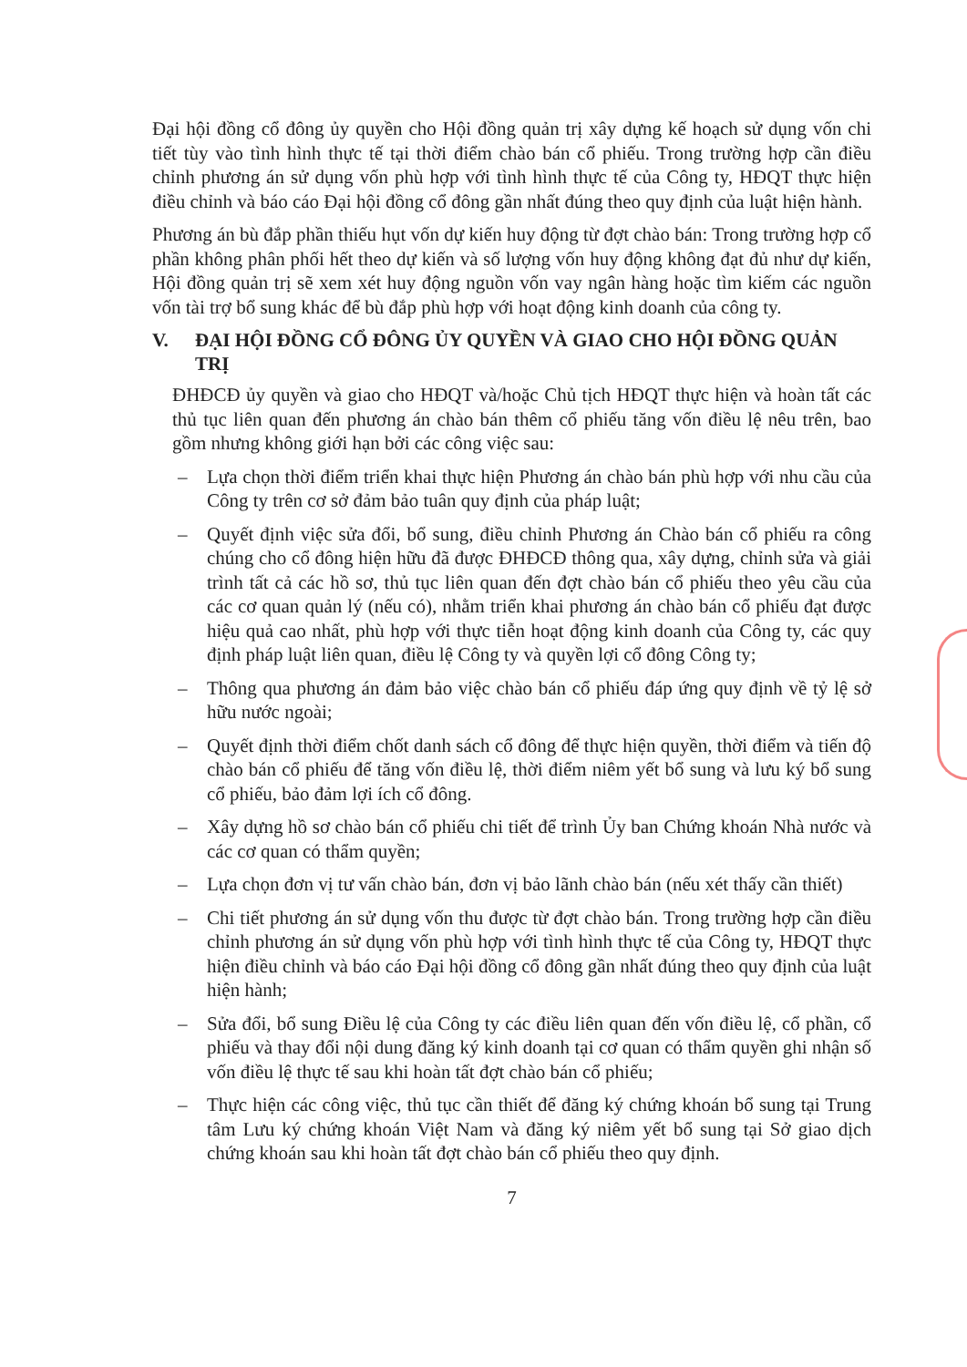Đại hội đồng cổ đông ủy quyền cho Hội đồng quản trị xây dựng kế hoạch sử dụng vốn chi tiết tùy vào tình hình thực tế tại thời điểm chào bán cổ phiếu. Trong trường hợp cần điều chỉnh phương án sử dụng vốn phù hợp với tình hình thực tế của Công ty, HĐQT thực hiện điều chỉnh và báo cáo Đại hội đồng cổ đông gần nhất đúng theo quy định của luật hiện hành.
Phương án bù đắp phần thiếu hụt vốn dự kiến huy động từ đợt chào bán: Trong trường hợp cổ phần không phân phối hết theo dự kiến và số lượng vốn huy động không đạt đủ như dự kiến, Hội đồng quản trị sẽ xem xét huy động nguồn vốn vay ngân hàng hoặc tìm kiếm các nguồn vốn tài trợ bổ sung khác để bù đắp phù hợp với hoạt động kinh doanh của công ty.
V. ĐẠI HỘI ĐỒNG CỔ ĐÔNG ỦY QUYỀN VÀ GIAO CHO HỘI ĐỒNG QUẢN TRỊ
ĐHĐCĐ ủy quyền và giao cho HĐQT và/hoặc Chủ tịch HĐQT thực hiện và hoàn tất các thủ tục liên quan đến phương án chào bán thêm cổ phiếu tăng vốn điều lệ nêu trên, bao gồm nhưng không giới hạn bởi các công việc sau:
– Lựa chọn thời điểm triển khai thực hiện Phương án chào bán phù hợp với nhu cầu của Công ty trên cơ sở đảm bảo tuân quy định của pháp luật;
– Quyết định việc sửa đổi, bổ sung, điều chỉnh Phương án Chào bán cổ phiếu ra công chúng cho cổ đông hiện hữu đã được ĐHĐCĐ thông qua, xây dựng, chỉnh sửa và giải trình tất cả các hồ sơ, thủ tục liên quan đến đợt chào bán cổ phiếu theo yêu cầu của các cơ quan quản lý (nếu có), nhằm triển khai phương án chào bán cổ phiếu đạt được hiệu quả cao nhất, phù hợp với thực tiễn hoạt động kinh doanh của Công ty, các quy định pháp luật liên quan, điều lệ Công ty và quyền lợi cổ đông Công ty;
– Thông qua phương án đảm bảo việc chào bán cổ phiếu đáp ứng quy định về tỷ lệ sở hữu nước ngoài;
– Quyết định thời điểm chốt danh sách cổ đông để thực hiện quyền, thời điểm và tiến độ chào bán cổ phiếu để tăng vốn điều lệ, thời điểm niêm yết bổ sung và lưu ký bổ sung cổ phiếu, bảo đảm lợi ích cổ đông.
– Xây dựng hồ sơ chào bán cổ phiếu chi tiết để trình Ủy ban Chứng khoán Nhà nước và các cơ quan có thẩm quyền;
– Lựa chọn đơn vị tư vấn chào bán, đơn vị bảo lãnh chào bán (nếu xét thấy cần thiết)
– Chi tiết phương án sử dụng vốn thu được từ đợt chào bán. Trong trường hợp cần điều chỉnh phương án sử dụng vốn phù hợp với tình hình thực tế của Công ty, HĐQT thực hiện điều chỉnh và báo cáo Đại hội đồng cổ đông gần nhất đúng theo quy định của luật hiện hành;
– Sửa đổi, bổ sung Điều lệ của Công ty các điều liên quan đến vốn điều lệ, cổ phần, cổ phiếu và thay đổi nội dung đăng ký kinh doanh tại cơ quan có thẩm quyền ghi nhận số vốn điều lệ thực tế sau khi hoàn tất đợt chào bán cổ phiếu;
– Thực hiện các công việc, thủ tục cần thiết để đăng ký chứng khoán bổ sung tại Trung tâm Lưu ký chứng khoán Việt Nam và đăng ký niêm yết bổ sung tại Sở giao dịch chứng khoán sau khi hoàn tất đợt chào bán cổ phiếu theo quy định.
7